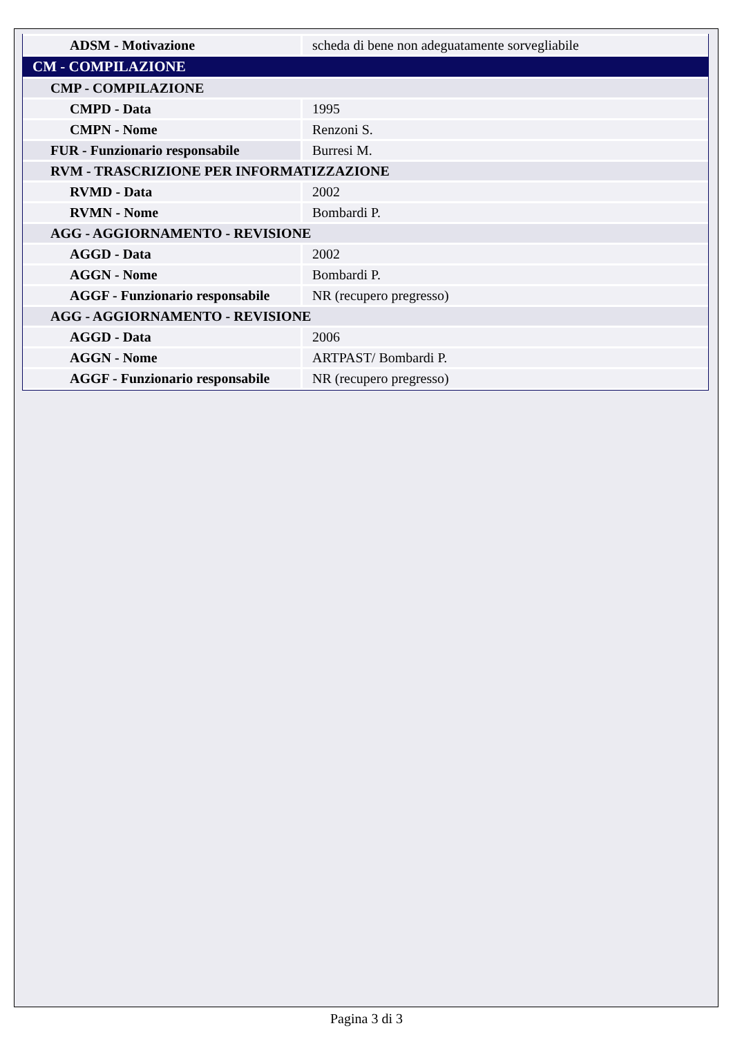| ADSM - Motivazione | scheda di bene non adeguatamente sorvegliabile |
| CM - COMPILAZIONE | |
| CMP - COMPILAZIONE | |
| CMPD - Data | 1995 |
| CMPN - Nome | Renzoni S. |
| FUR - Funzionario responsabile | Burresi M. |
| RVM - TRASCRIZIONE PER INFORMATIZZAZIONE | |
| RVMD - Data | 2002 |
| RVMN - Nome | Bombardi P. |
| AGG - AGGIORNAMENTO - REVISIONE | |
| AGGD - Data | 2002 |
| AGGN - Nome | Bombardi P. |
| AGGF - Funzionario responsabile | NR (recupero pregresso) |
| AGG - AGGIORNAMENTO - REVISIONE | |
| AGGD - Data | 2006 |
| AGGN - Nome | ARTPAST/ Bombardi P. |
| AGGF - Funzionario responsabile | NR (recupero pregresso) |
Pagina 3 di 3